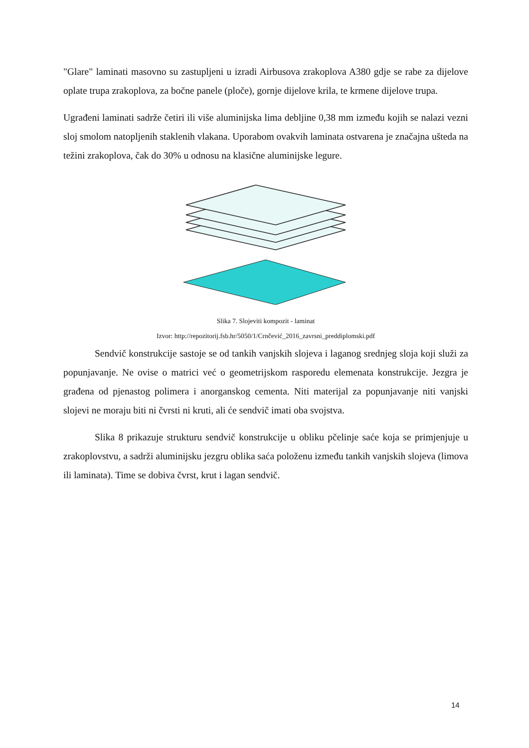"Glare" laminati masovno su zastupljeni u izradi Airbusova zrakoplova A380 gdje se rabe za dijelove oplate trupa zrakoplova, za bočne panele (ploče), gornje dijelove krila, te krmene dijelove trupa.
Ugrađeni laminati sadrže četiri ili više aluminijska lima debljine 0,38 mm između kojih se nalazi vezni sloj smolom natopljenih staklenih vlakana. Uporabom ovakvih laminata ostvarena je značajna ušteda na težini zrakoplova, čak do 30% u odnosu na klasične aluminijske legure.
Slika 7. Slojeviti kompozit - laminat
Izvor: http://repozitorij.fsb.hr/5050/1/Crnčević_2016_zavrsni_preddiplomski.pdf
Sendvič konstrukcije sastoje se od tankih vanjskih slojeva i laganog srednjeg sloja koji služi za popunjavanje. Ne ovise o matrici već o geometrijskom rasporedu elemenata konstrukcije. Jezgra je građena od pjenastog polimera i anorganskog cementa. Niti materijal za popunjavanje niti vanjski slojevi ne moraju biti ni čvrsti ni kruti, ali će sendvič imati oba svojstva.
Slika 8 prikazuje strukturu sendvič konstrukcije u obliku pčelinje saće koja se primjenjuje u zrakoplovstvu, a sadrži aluminijsku jezgru oblika saća položenu između tankih vanjskih slojeva (limova ili laminata). Time se dobiva čvrst, krut i lagan sendvič.
14